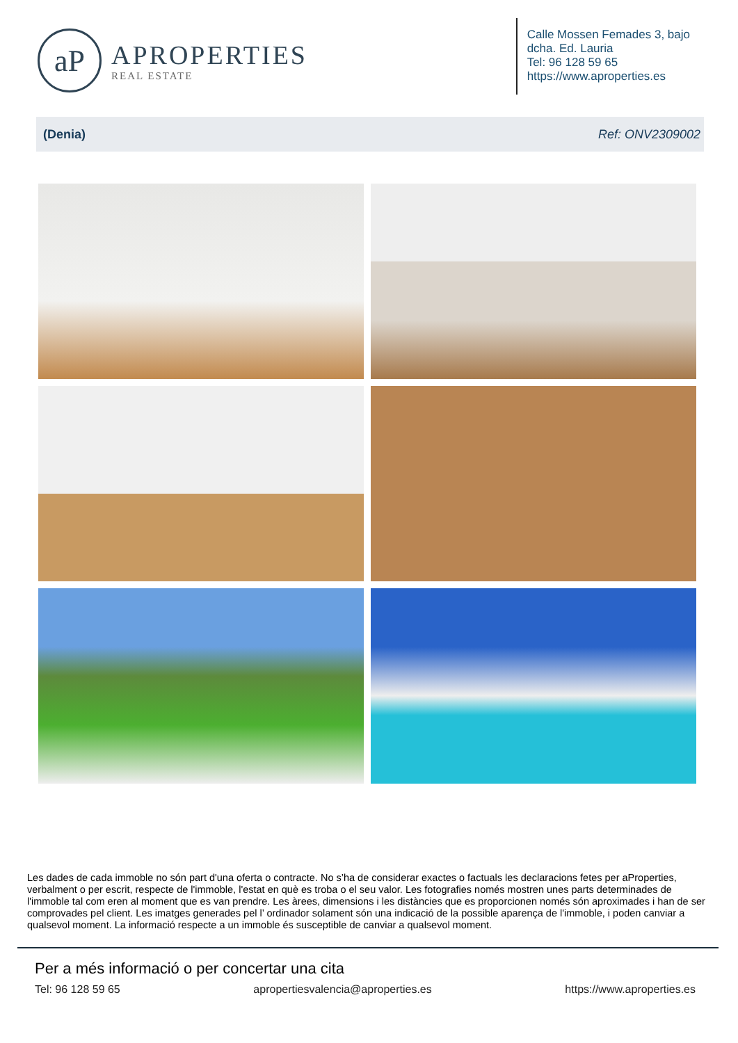aP
APROPERTIES
REAL ESTATE
Calle Mossen Femades 3, bajo
dcha. Ed. Lauria
Tel: 96 128 59 65
https://www.aproperties.es
(Denia) Ref: ONV2309002
Les dades de cada immoble no són part d'una oferta o contracte. No s’ha de considerar exactes o factuals les declaracions fetes per aProperties, verbalment o per escrit, respecte de l'immoble, l'estat en què es troba o el seu valor. Les fotografies només mostren unes parts determinades de l'immoble tal com eren al moment que es van prendre. Les àrees, dimensions i les distàncies que es proporcionen només són aproximades i han de ser comprovades pel client. Les imatges generades pel l’ ordinador solament són una indicació de la possible aparença de l'immoble, i poden canviar a qualsevol moment. La informació respecte a un immoble és susceptible de canviar a qualsevol moment.
Per a més informació o per concertar una cita
Tel: 96 128 59 65 apropertiesvalencia@aproperties.es https://www.aproperties.es